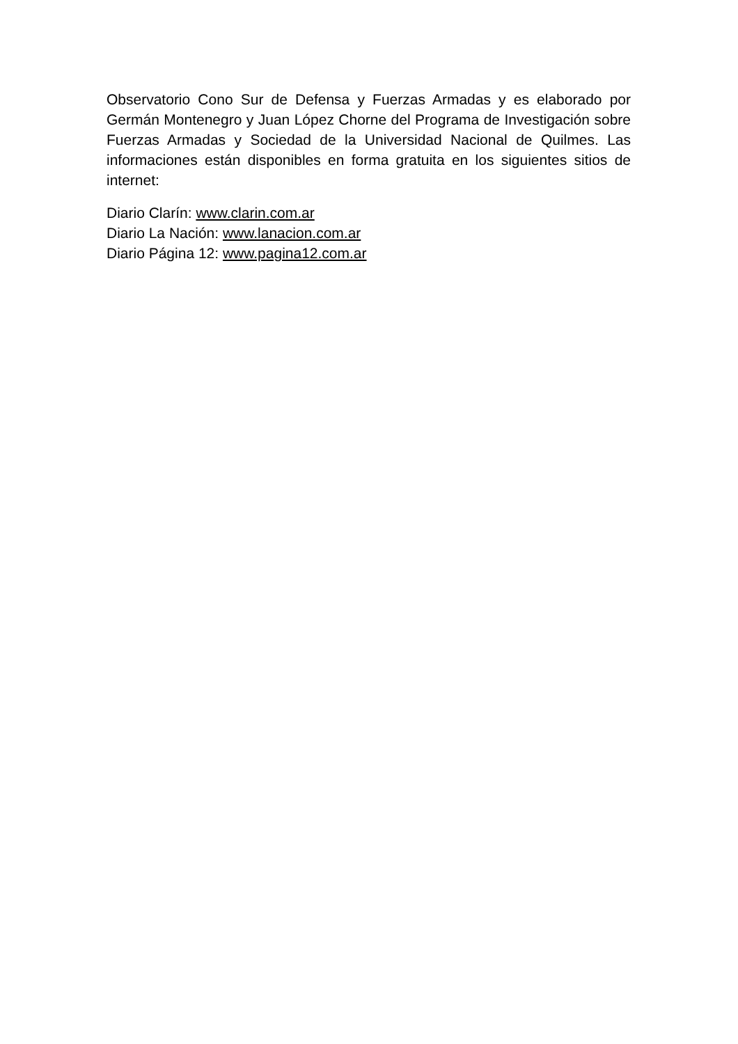Observatorio Cono Sur de Defensa y Fuerzas Armadas y es elaborado por Germán Montenegro y Juan López Chorne del Programa de Investigación sobre Fuerzas Armadas y Sociedad de la Universidad Nacional de Quilmes. Las informaciones están disponibles en forma gratuita en los siguientes sitios de internet:
Diario Clarín: www.clarin.com.ar
Diario La Nación: www.lanacion.com.ar
Diario Página 12: www.pagina12.com.ar